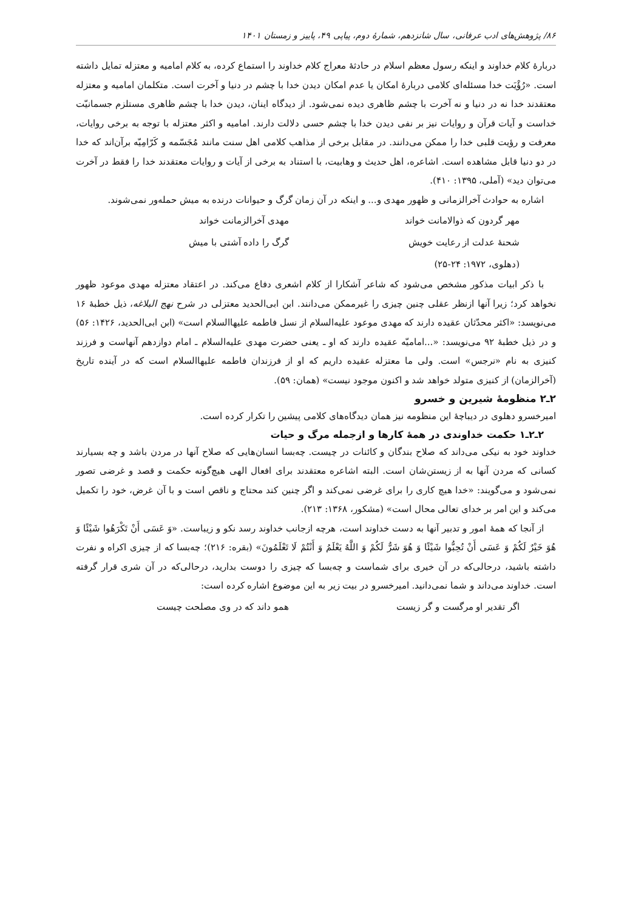۸۶/ پژوهش‌های ادب عرفانی، سال شانزدهم، شمارهٔ دوم، پیاپی ۴۹، پاییز و زمستان ۱۴۰۱
دربارهٔ کلام خداوند و اینکه رسول معظم اسلام در حادثهٔ معراج کلام خداوند را استماع کرده، به کلام امامیه و معتزله تمایل داشته است. «رُؤْیَت خدا مسئله‌ای کلامی دربارهٔ امکان یا عدم امکان دیدن خدا با چشم در دنیا و آخرت است. متکلمان امامیه و معتزله معتقدند خدا نه در دنیا و نه آخرت با چشم ظاهری دیده نمی‌شود. از دیدگاه اینان، دیدن خدا با چشم ظاهری مستلزم جسمانیّت خداست و آیات قرآن و روایات نیز بر نفی دیدن خدا با چشم حسی دلالت دارند. امامیه و اکثر معتزله با توجه به برخی روایات، معرفت و رؤیت قلبی خدا را ممکن می‌دانند. در مقابل برخی از مذاهب کلامی اهل سنت مانند مُجَسّمه و کَرّامِیّه برآن‌اند که خدا در دو دنیا قابل مشاهده است. اشاعره، اهل حدیث و وهابیت، با استناد به برخی از آیات و روایات معتقدند خدا را فقط در آخرت می‌توان دید» (آملی، ۱۳۹۵: ۴۱۰).
اشاره به حوادث آخرالزمانی و ظهور مهدی و... و اینکه در آن زمان گرگ و حیوانات درنده به میش حمله‌ور نمی‌شوند.
مهر گردون که ذوالامانت خواند مهدی آخرالزمانت خواند
شحنهٔ عدلت از رعایت خویش گرگ را داده آشتی با میش
(دهلوی، ۱۹۷۲: ۲۴-۲۵)
با ذکر ابیات مذکور مشخص می‌شود که شاعر آشکارا از کلام اشعری دفاع می‌کند. در اعتقاد معتزله مهدی موعود ظهور نخواهد کرد؛ زیرا آنها ازنظر عقلی چنین چیزی را غیرممکن می‌دانند. ابن ابی‌الحدید معتزلی در شرح نهج البلاغه، ذیل خطبهٔ ۱۶ می‌نویسد: «اکثر محدّثان عقیده دارند که مهدی موعود علیه‌السلام از نسل فاطمه علیهاالسلام است» (ابن ابی‌الحدید، ۱۴۲۶: ۵۶) و در ذیل خطبهٔ ۹۲ می‌نویسد: «...امامیّه عقیده دارند که او ـ یعنی حضرت مهدی علیه‌السلام ـ امام دوازدهم آنهاست و فرزند کنیزی به نام «نرجس» است. ولی ما معتزله عقیده داریم که او از فرزندان فاطمه علیهاالسلام است که در آینده تاریخ (آخرالزمان) از کنیزی متولد خواهد شد و اکنون موجود نیست» (همان: ۵۹).
۲ـ۲ منظومهٔ شیرین و خسرو
امیرخسرو دهلوی در دیباچهٔ این منظومه نیز همان دیدگاه‌های کلامی پیشین را تکرار کرده است.
۲ـ۲ـ۱ حکمت خداوندی در همهٔ کارها و ازجمله مرگ و حیات
خداوند خود به نیکی می‌داند که صلاح بندگان و کائنات در چیست. چه‌بسا انسان‌هایی که صلاح آنها در مردن باشد و چه بسیارند کسانی که مردن آنها به از زیستن‌شان است. البته اشاعره معتقدند برای افعال الهی هیچ‌گونه حکمت و قصد و غرضی تصور نمی‌شود و می‌گویند: «خدا هیچ کاری را برای غرضی نمی‌کند و اگر چنین کند محتاج و ناقص است و با آن غرض، خود را تکمیل می‌کند و این امر بر خدای تعالی محال است» (مشکور، ۱۳۶۸: ۲۱۳).
از آنجا که همهٔ امور و تدبیر آنها به دست خداوند است، هرچه ازجانب خداوند رسد نکو و زیباست. «وَ عَسَى أَنْ تَکْرَهُوا شَيْئًا وَ هُوَ خَيْرٌ لَکُمْ وَ عَسَى أَنْ تُحِبُّوا شَيْئًا وَ هُوَ شَرٌّ لَکُمْ وَ اللَّهُ يَعْلَمُ وَ أَنْتُمْ لَا تَعْلَمُونَ» (بقره: ۲۱۶)؛ چه‌بسا که از چیزی اکراه و نفرت داشته باشید، درحالی‌که در آن خیری برای شماست و چه‌بسا که چیزی را دوست بدارید، درحالی‌که در آن شری قرار گرفته است. خداوند می‌داند و شما نمی‌دانید. امیرخسرو در بیت زیر به این موضوع اشاره کرده است:
اگر تقدیر او مرگست و گر زیست همو داند که در وی مصلحت چیست